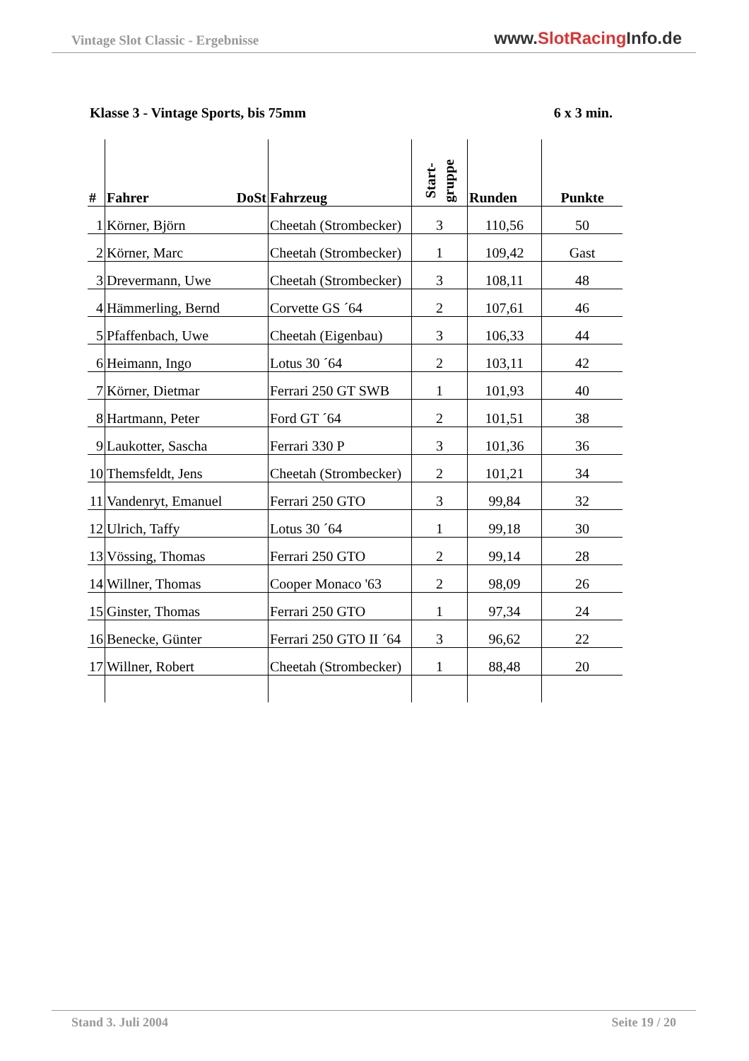Vintage Slot Classic - Ergebnisse
www.SlotRacing Info.de
Klasse 3 - Vintage Sports, bis 75mm 6 x 3 min.
| # | Fahrer DoSt | Fahrzeug | Start- gruppe | Runden | Punkte |
| --- | --- | --- | --- | --- | --- |
| 1 | Körner, Björn | Cheetah (Strombecker) | 3 | 110,56 | 50 |
| 2 | Körner, Marc | Cheetah (Strombecker) | 1 | 109,42 | Gast |
| 3 | Drevermann, Uwe | Cheetah (Strombecker) | 3 | 108,11 | 48 |
| 4 | Hämmerling, Bernd | Corvette GS ´64 | 2 | 107,61 | 46 |
| 5 | Pfaffenbach, Uwe | Cheetah (Eigenbau) | 3 | 106,33 | 44 |
| 6 | Heimann, Ingo | Lotus 30 ´64 | 2 | 103,11 | 42 |
| 7 | Körner, Dietmar | Ferrari 250 GT SWB | 1 | 101,93 | 40 |
| 8 | Hartmann, Peter | Ford GT ´64 | 2 | 101,51 | 38 |
| 9 | Laukotter, Sascha | Ferrari 330 P | 3 | 101,36 | 36 |
| 10 | Themsfeldt, Jens | Cheetah (Strombecker) | 2 | 101,21 | 34 |
| 11 | Vandenryt, Emanuel | Ferrari 250 GTO | 3 | 99,84 | 32 |
| 12 | Ulrich, Taffy | Lotus 30 ´64 | 1 | 99,18 | 30 |
| 13 | Vössing, Thomas | Ferrari 250 GTO | 2 | 99,14 | 28 |
| 14 | Willner, Thomas | Cooper Monaco '63 | 2 | 98,09 | 26 |
| 15 | Ginster, Thomas | Ferrari 250 GTO | 1 | 97,34 | 24 |
| 16 | Benecke, Günter | Ferrari 250 GTO II ´64 | 3 | 96,62 | 22 |
| 17 | Willner, Robert | Cheetah (Strombecker) | 1 | 88,48 | 20 |
Stand 3. Juli 2004 Seite 19 / 20